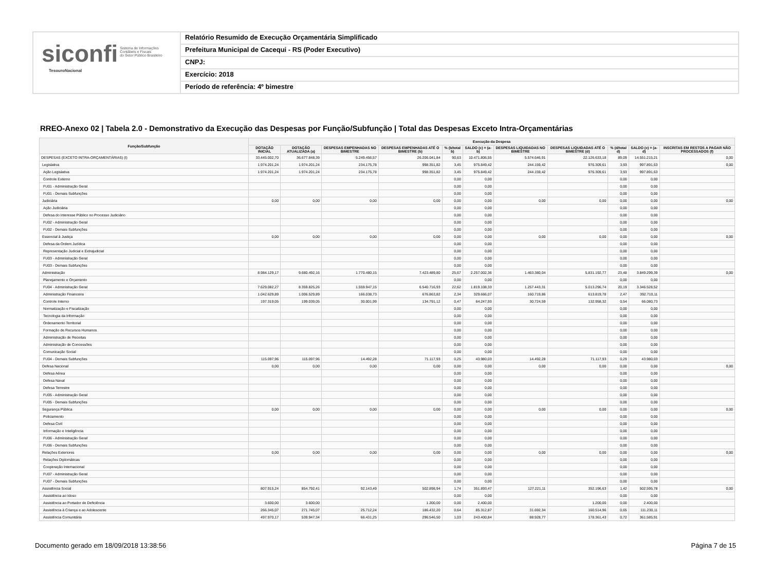siconfi Sistema de Informações
Contábeis e Fiscais
do Setor Público Brasileiro
TesouroNacional
Relatório Resumido de Execução Orçamentária Simplificado
Prefeitura Municipal de Cacequi - RS (Poder Executivo)
CNPJ:
Exercício: 2018
Período de referência: 4º bimestre
RREO-Anexo 02 | Tabela 2.0 - Demonstrativo da Execução das Despesas por Função/Subfunção | Total das Despesas Exceto Intra-Orçamentárias
| Função/Subfunção | Execução da Despesa | | | | | | | | | | |
| --- | --- | --- | --- | --- | --- | --- | --- | --- | --- | --- | --- |
| | DOTAÇÃO INICIAL | DOTAÇÃO ATUALIZADA (a) | DESPESAS EMPENHADAS NO BIMESTRE | DESPESAS EMPENHADAS ATÉ O BIMESTRE (b) | % (b/total b) | SALDO (c) = (a-b) | DESPESAS LIQUIDADAS NO BIMESTRE | DESPESAS LIQUIDADAS ATÉ O BIMESTRE (d) | % (d/total d) | SALDO (e) = (a-d) | INSCRITAS EM RESTOS A PAGAR NÃO PROCESSADOS (f) |
| DESPESAS (EXCETO INTRA-ORÇAMENTÁRIAS) (I) | 33.445.002,70 | 36.677.848,39 | 5.249.456,57 | 26.206.041,84 | 90,63 | 10.471.806,55 | 5.574.646,91 | 22.126.633,18 | 89,09 | 14.551.215,21 | 0,00 |
| Legislativa | 1.974.201,24 | 1.974.201,24 | 234.175,78 | 998.351,82 | 3,45 | 975.849,42 | 244.159,42 | 976.309,61 | 3,93 | 997.891,63 | 0,00 |
| Ação Legislativa | 1.974.201,24 | 1.974.201,24 | 234.175,78 | 998.351,82 | 3,45 | 975.849,42 | 244.159,42 | 976.309,61 | 3,93 | 997.891,63 | |
| Controle Externo | | | | | 0,00 | 0,00 | | | 0,00 | 0,00 | |
| FU01 - Administração Geral | | | | | 0,00 | 0,00 | | | 0,00 | 0,00 | |
| FU01 - Demais Subfunções | | | | | 0,00 | 0,00 | | | 0,00 | 0,00 | |
| Judiciária | 0,00 | 0,00 | 0,00 | 0,00 | 0,00 | 0,00 | 0,00 | 0,00 | 0,00 | 0,00 | 0,00 |
| Ação Judiciária | | | | | 0,00 | 0,00 | | | 0,00 | 0,00 | |
| Defesa do Interesse Público no Processo Judiciário | | | | | 0,00 | 0,00 | | | 0,00 | 0,00 | |
| FU02 - Administração Geral | | | | | 0,00 | 0,00 | | | 0,00 | 0,00 | |
| FU02 - Demais Subfunções | | | | | 0,00 | 0,00 | | | 0,00 | 0,00 | |
| Essencial à Justiça | 0,00 | 0,00 | 0,00 | 0,00 | 0,00 | 0,00 | 0,00 | 0,00 | 0,00 | 0,00 | 0,00 |
| Defesa da Ordem Jurídica | | | | | 0,00 | 0,00 | | | 0,00 | 0,00 | |
| Representação Judicial e Extrajudicial | | | | | 0,00 | 0,00 | | | 0,00 | 0,00 | |
| FU03 - Administração Geral | | | | | 0,00 | 0,00 | | | 0,00 | 0,00 | |
| FU03 - Demais Subfunções | | | | | 0,00 | 0,00 | | | 0,00 | 0,00 | |
| Administração | 8.984.129,17 | 9.680.492,16 | 1.770.480,15 | 7.423.489,80 | 25,67 | 2.257.002,36 | 1.463.380,04 | 5.831.192,77 | 23,48 | 3.849.299,39 | 0,00 |
| Planejamento e Orçamento | | | | | 0,00 | 0,00 | | | 0,00 | 0,00 | |
| FU04 - Administração Geral | 7.629.082,27 | 8.359.825,26 | 1.559.947,15 | 6.540.716,93 | 22,62 | 1.819.108,33 | 1.257.443,31 | 5.013.296,74 | 20,19 | 3.346.528,52 | |
| Administração Financeira | 1.042.629,89 | 1.006.529,89 | 166.038,73 | 676.863,82 | 2,34 | 329.666,07 | 160.719,86 | 613.819,78 | 2,47 | 392.710,11 | |
| Controle Interno | 197.319,05 | 199.039,05 | 30.001,99 | 134.791,12 | 0,47 | 64.247,93 | 30.724,59 | 132.958,32 | 0,54 | 66.080,73 | |
| Normatização e Fiscalização | | | | | 0,00 | 0,00 | | | 0,00 | 0,00 | |
| Tecnologia da Informação | | | | | 0,00 | 0,00 | | | 0,00 | 0,00 | |
| Ordenamento Territorial | | | | | 0,00 | 0,00 | | | 0,00 | 0,00 | |
| Formação de Recursos Humanos | | | | | 0,00 | 0,00 | | | 0,00 | 0,00 | |
| Administração de Receitas | | | | | 0,00 | 0,00 | | | 0,00 | 0,00 | |
| Administração de Concessões | | | | | 0,00 | 0,00 | | | 0,00 | 0,00 | |
| Comunicação Social | | | | | 0,00 | 0,00 | | | 0,00 | 0,00 | |
| FU04 - Demais Subfunções | 115.097,96 | 115.097,96 | 14.492,28 | 71.117,93 | 0,25 | 43.980,03 | 14.492,28 | 71.117,93 | 0,29 | 43.980,03 | |
| Defesa Nacional | 0,00 | 0,00 | 0,00 | 0,00 | 0,00 | 0,00 | 0,00 | 0,00 | 0,00 | 0,00 | 0,00 |
| Defesa Aérea | | | | | 0,00 | 0,00 | | | 0,00 | 0,00 | |
| Defesa Naval | | | | | 0,00 | 0,00 | | | 0,00 | 0,00 | |
| Defesa Terrestre | | | | | 0,00 | 0,00 | | | 0,00 | 0,00 | |
| FU05 - Administração Geral | | | | | 0,00 | 0,00 | | | 0,00 | 0,00 | |
| FU05 - Demais Subfunções | | | | | 0,00 | 0,00 | | | 0,00 | 0,00 | |
| Segurança Pública | 0,00 | 0,00 | 0,00 | 0,00 | 0,00 | 0,00 | 0,00 | 0,00 | 0,00 | 0,00 | 0,00 |
| Policiamento | | | | | 0,00 | 0,00 | | | 0,00 | 0,00 | |
| Defesa Civil | | | | | 0,00 | 0,00 | | | 0,00 | 0,00 | |
| Informação e Inteligência | | | | | 0,00 | 0,00 | | | 0,00 | 0,00 | |
| FU06 - Administração Geral | | | | | 0,00 | 0,00 | | | 0,00 | 0,00 | |
| FU06 - Demais Subfunções | | | | | 0,00 | 0,00 | | | 0,00 | 0,00 | |
| Relações Exteriores | 0,00 | 0,00 | 0,00 | 0,00 | 0,00 | 0,00 | 0,00 | 0,00 | 0,00 | 0,00 | 0,00 |
| Relações Diplomáticas | | | | | 0,00 | 0,00 | | | 0,00 | 0,00 | |
| Cooperação Internacional | | | | | 0,00 | 0,00 | | | 0,00 | 0,00 | |
| FU07 - Administração Geral | | | | | 0,00 | 0,00 | | | 0,00 | 0,00 | |
| FU07 - Demais Subfunções | | | | | 0,00 | 0,00 | | | 0,00 | 0,00 | |
| Assistência Social | 807.915,24 | 854.792,41 | 92.143,49 | 502.898,94 | 1,74 | 351.893,47 | 127.221,11 | 352.196,63 | 1,42 | 502.595,78 | 0,00 |
| Assistência ao Idoso | | | | | 0,00 | 0,00 | | | 0,00 | 0,00 | |
| Assistência ao Portador de Deficiência | 3.600,00 | 3.600,00 | | 1.200,00 | 0,00 | 2.400,00 | | 1.200,00 | 0,00 | 2.400,00 | |
| Assistência à Criança e ao Adolescente | 266.345,07 | 271.745,07 | 25.712,24 | 186.432,20 | 0,64 | 85.312,87 | 31.692,34 | 160.514,96 | 0,65 | 111.230,11 | |
| Assistência Comunitária | 497.970,17 | 539.947,34 | 66.431,25 | 296.546,50 | 1,03 | 243.400,84 | 88.928,77 | 178.361,43 | 0,72 | 361.585,91 | |
Documento gerado em 18/09/2018 13:38:56 Página 7 de 15